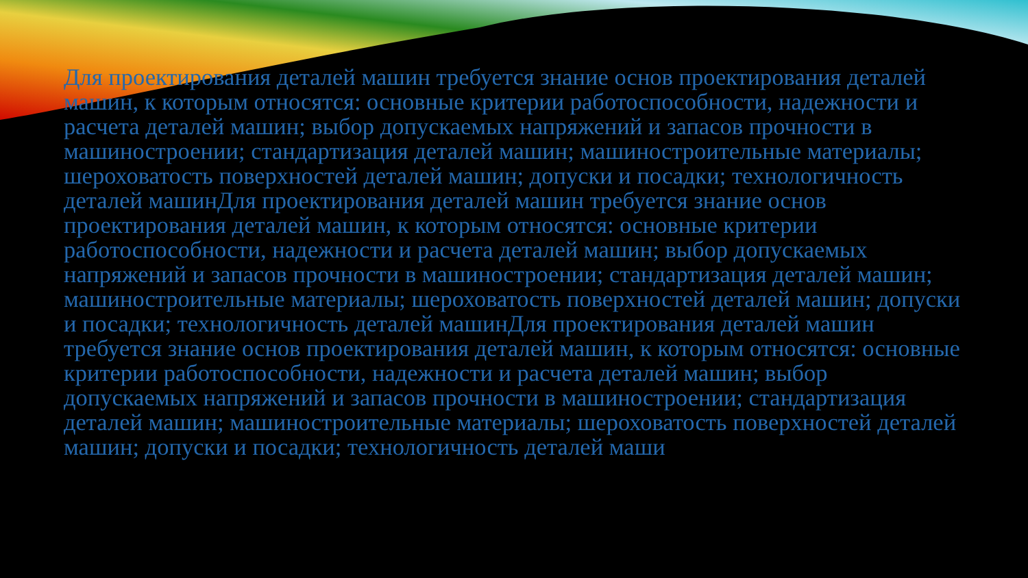Для проектирования деталей машин требуется знание основ проектирования деталей машин, к которым относятся: основные критерии работоспособности, надежности и расчета деталей машин; выбор допускаемых напряжений и запасов прочности в машиностроении; стандартизация деталей машин; машиностроительные материалы; шероховатость поверхностей деталей машин; допуски и посадки; технологичность деталей машинДля проектирования деталей машин требуется знание основ проектирования деталей машин, к которым относятся: основные критерии работоспособности, надежности и расчета деталей машин; выбор допускаемых напряжений и запасов прочности в машиностроении; стандартизация деталей машин; машиностроительные материалы; шероховатость поверхностей деталей машин; допуски и посадки; технологичность деталей машинДля проектирования деталей машин требуется знание основ проектирования деталей машин, к которым относятся: основные критерии работоспособности, надежности и расчета деталей машин; выбор допускаемых напряжений и запасов прочности в машиностроении; стандартизация деталей машин; машиностроительные материалы; шероховатость поверхностей деталей машин; допуски и посадки; технологичность деталей маши